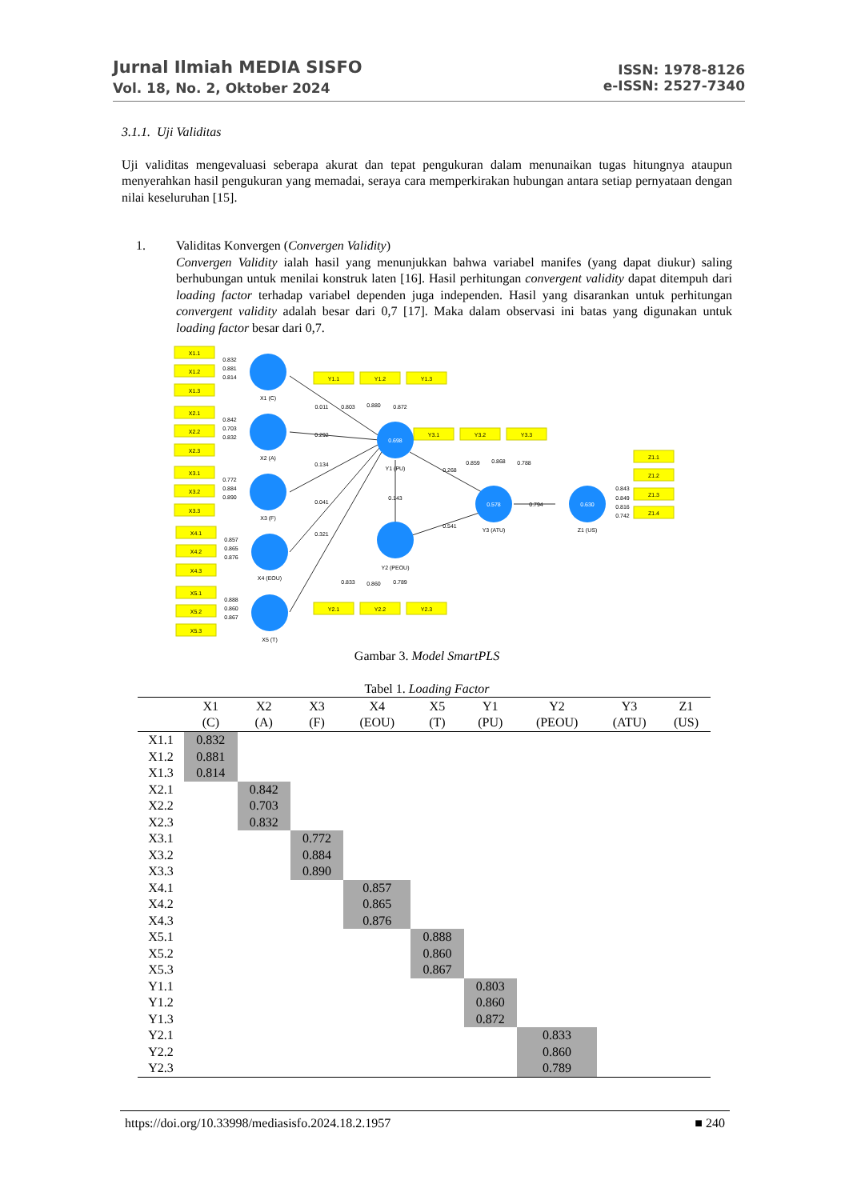Jurnal Ilmiah MEDIA SISFO
Vol. 18, No. 2, Oktober 2024
ISSN: 1978-8126
e-ISSN: 2527-7340
3.1.1. Uji Validitas
Uji validitas mengevaluasi seberapa akurat dan tepat pengukuran dalam menunaikan tugas hitungnya ataupun menyerahkan hasil pengukuran yang memadai, seraya cara memperkirakan hubungan antara setiap pernyataan dengan nilai keseluruhan [15].
1. Validitas Konvergen (Convergen Validity)
Convergen Validity ialah hasil yang menunjukkan bahwa variabel manifes (yang dapat diukur) saling berhubungan untuk menilai konstruk laten [16]. Hasil perhitungan convergent validity dapat ditempuh dari loading factor terhadap variabel dependen juga independen. Hasil yang disarankan untuk perhitungan convergent validity adalah besar dari 0,7 [17]. Maka dalam observasi ini batas yang digunakan untuk loading factor besar dari 0,7.
X1.1
X1.2
X1.3
X2.1
X2.2
X2.3
X3.1
X3.2
X3.3
X4.1
X4.2
X4.3
X5.1
X5.2
X5.3
Y1.1
Y1.2
Y1.3
Y3.1
Y3.2
Y3.3
Z1.1
Z1.2
Z1.3
Z1.4
Y2.1
Y2.2
Y2.3
X1 (C)
X2 (A)
X3 (F)
X4 (EOU)
X5 (T)
Y1 (PU)
Y2 (PEOU)
Y3 (ATU)
Z1 (US)
0.698
0.578
0.630
0.832
0.881
0.814
0.842
0.703
0.832
0.772
0.884
0.890
0.857
0.865
0.876
0.888
0.860
0.867
0.011
0.803
0.880
0.872
0.292
0.134
0.041
0.321
0.143
0.268
0.541
0.859
0.868
0.788
0.794
0.843
0.849
0.816
0.742
0.833
0.860
0.789
Gambar 3. Model SmartPLS
Tabel 1. Loading Factor
| | X1 (C) | X2 (A) | X3 (F) | X4 (EOU) | X5 (T) | Y1 (PU) | Y2 (PEOU) | Y3 (ATU) | Z1 (US) |
| --- | --- | --- | --- | --- | --- | --- | --- | --- | --- |
| X1.1 | 0.832 | | | | | | | | |
| X1.2 | 0.881 | | | | | | | | |
| X1.3 | 0.814 | | | | | | | | |
| X2.1 | | 0.842 | | | | | | | |
| X2.2 | | 0.703 | | | | | | | |
| X2.3 | | 0.832 | | | | | | | |
| X3.1 | | | 0.772 | | | | | | |
| X3.2 | | | 0.884 | | | | | | |
| X3.3 | | | 0.890 | | | | | | |
| X4.1 | | | | 0.857 | | | | | |
| X4.2 | | | | 0.865 | | | | | |
| X4.3 | | | | 0.876 | | | | | |
| X5.1 | | | | | 0.888 | | | | |
| X5.2 | | | | | 0.860 | | | | |
| X5.3 | | | | | 0.867 | | | | |
| Y1.1 | | | | | | 0.803 | | | |
| Y1.2 | | | | | | 0.860 | | | |
| Y1.3 | | | | | | 0.872 | | | |
| Y2.1 | | | | | | | 0.833 | | |
| Y2.2 | | | | | | | 0.860 | | |
| Y2.3 | | | | | | | 0.789 | | |
https://doi.org/10.33998/mediasisfo.2024.18.2.1957 ■ 240